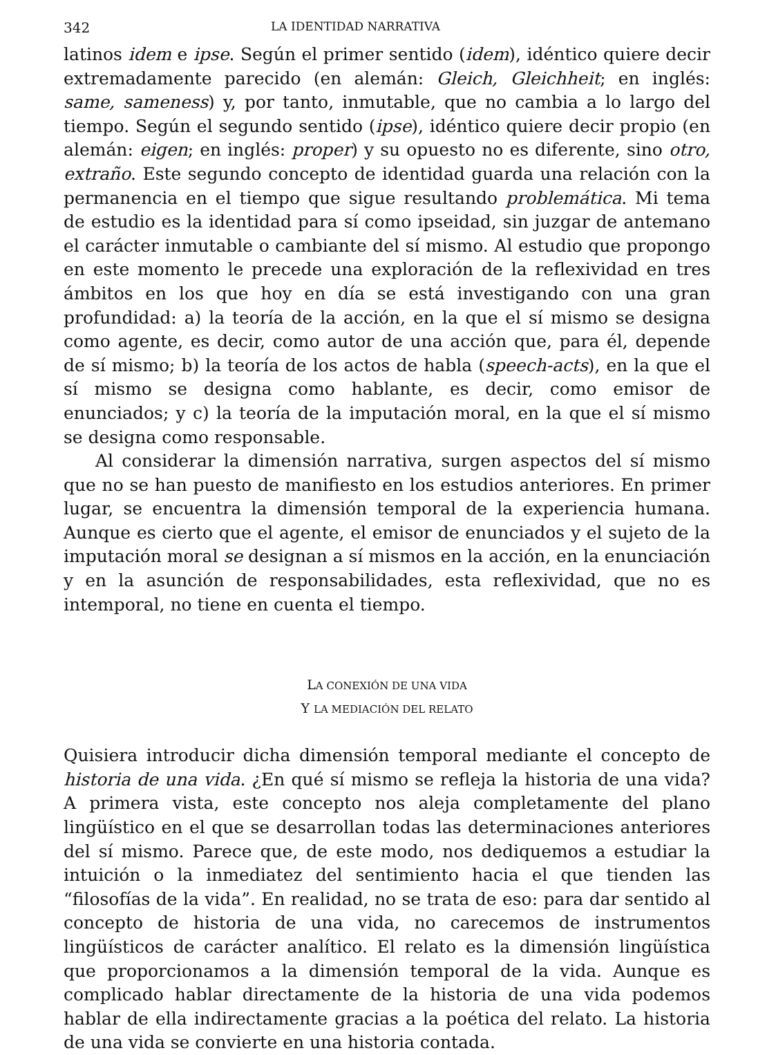342 LA IDENTIDAD NARRATIVA
latinos idem e ipse. Según el primer sentido (idem), idéntico quiere decir extremadamente parecido (en alemán: Gleich, Gleichheit; en inglés: same, sameness) y, por tanto, inmutable, que no cambia a lo largo del tiempo. Según el segundo sentido (ipse), idéntico quiere decir propio (en alemán: eigen; en inglés: proper) y su opuesto no es diferente, sino otro, extraño. Este segundo concepto de identidad guarda una relación con la permanencia en el tiempo que sigue resultando problemática. Mi tema de estudio es la identidad para sí como ipseidad, sin juzgar de antemano el carácter inmutable o cambiante del sí mismo. Al estudio que propongo en este momento le precede una exploración de la reflexividad en tres ámbitos en los que hoy en día se está investigando con una gran profundidad: a) la teoría de la acción, en la que el sí mismo se designa como agente, es decir, como autor de una acción que, para él, depende de sí mismo; b) la teoría de los actos de habla (speech-acts), en la que el sí mismo se designa como hablante, es decir, como emisor de enunciados; y c) la teoría de la imputación moral, en la que el sí mismo se designa como responsable.
Al considerar la dimensión narrativa, surgen aspectos del sí mismo que no se han puesto de manifiesto en los estudios anteriores. En primer lugar, se encuentra la dimensión temporal de la experiencia humana. Aunque es cierto que el agente, el emisor de enunciados y el sujeto de la imputación moral se designan a sí mismos en la acción, en la enunciación y en la asunción de responsabilidades, esta reflexividad, que no es intemporal, no tiene en cuenta el tiempo.
LA CONEXIÓN DE UNA VIDA
Y LA MEDIACIÓN DEL RELATO
Quisiera introducir dicha dimensión temporal mediante el concepto de historia de una vida. ¿En qué sí mismo se refleja la historia de una vida? A primera vista, este concepto nos aleja completamente del plano lingüístico en el que se desarrollan todas las determinaciones anteriores del sí mismo. Parece que, de este modo, nos dediquemos a estudiar la intuición o la inmediatez del sentimiento hacia el que tienden las “filosofías de la vida”. En realidad, no se trata de eso: para dar sentido al concepto de historia de una vida, no carecemos de instrumentos lingüísticos de carácter analítico. El relato es la dimensión lingüística que proporcionamos a la dimensión temporal de la vida. Aunque es complicado hablar directamente de la historia de una vida podemos hablar de ella indirectamente gracias a la poética del relato. La historia de una vida se convierte en una historia contada.